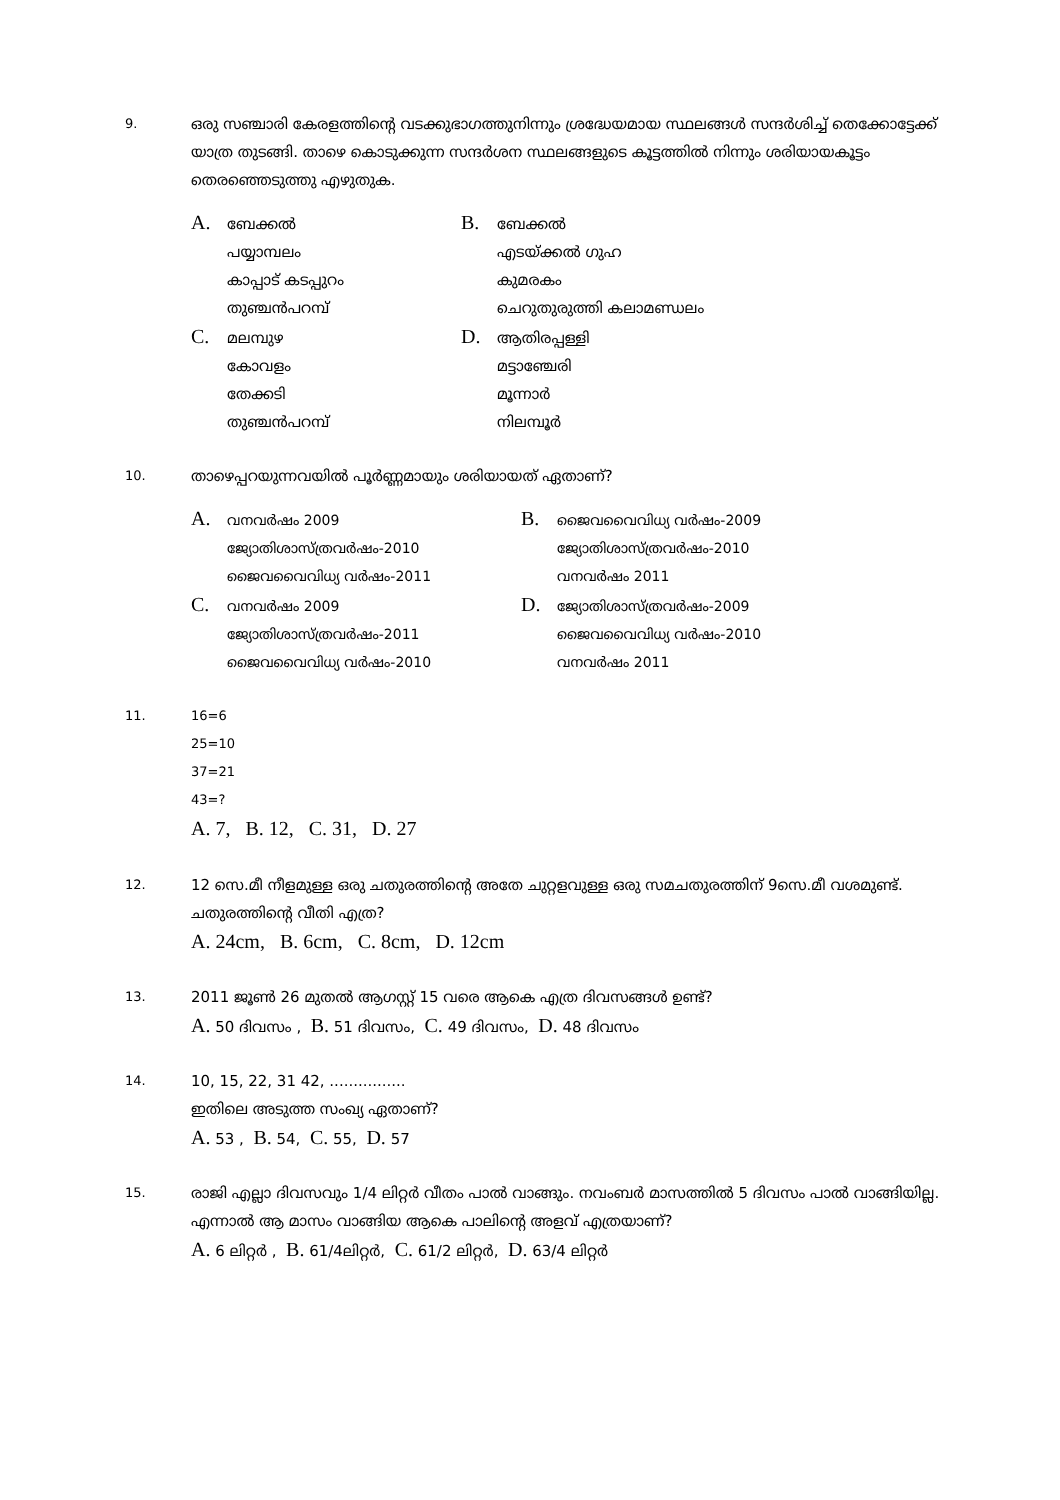9.
ഒരു സഞ്ചാരി കേരളത്തിന്റെ വടക്കുഭാഗത്തുനിന്നും ശ്രദ്ധേയമായ സ്ഥലങ്ങൾ സന്ദർശിച്ച് തെക്കോട്ടേക്ക് യാത്ര തുടങ്ങി. താഴെ കൊടുക്കുന്ന സന്ദർശന സ്ഥലങ്ങളുടെ കൂട്ടത്തിൽ നിന്നും ശരിയായകൂട്ടം തെരഞ്ഞെടുത്തു എഴുതുക.
A. ബേക്കൽ
പയ്യാമ്പലം
കാപ്പാട് കടപ്പുറം
തുഞ്ചൻപറമ്പ്
B. ബേക്കൽ
എടയ്ക്കൽ ഗുഹ
കുമരകം
ചെറുതുരുത്തി കലാമണ്ഡലം
C. മലമ്പുഴ
കോവളം
തേക്കടി
തുഞ്ചൻപറമ്പ്
D. ആതിരപ്പള്ളി
മട്ടാഞ്ചേരി
മൂന്നാർ
നിലമ്പൂർ
10.
താഴെപ്പറയുന്നവയിൽ പൂർണ്ണമായും ശരിയായത് ഏതാണ്?
A. വനവർഷം 2009
ജ്യോതിശാസ്ത്രവർഷം-2010
ജൈവവൈവിധ്യ വർഷം-2011
B. ജൈവവൈവിധ്യ വർഷം-2009
ജ്യോതിശാസ്ത്രവർഷം-2010
വനവർഷം 2011
C. വനവർഷം 2009
ജ്യോതിശാസ്ത്രവർഷം-2011
ജൈവവൈവിധ്യ വർഷം-2010
D. ജ്യോതിശാസ്ത്രവർഷം-2009
ജൈവവൈവിധ്യ വർഷം-2010
വനവർഷം 2011
11. 16=6
25=10
37=21
43=?
A. 7, B. 12, C. 31, D. 27
12.
12 സെ.മീ നീളമുള്ള ഒരു ചതുരത്തിന്റെ അതേ ചുറ്റളവുള്ള ഒരു സമചതുരത്തിന് 9സെ.മീ വശമുണ്ട്. ചതുരത്തിന്റെ വീതി എത്ര?
A. 24cm, B. 6cm, C. 8cm, D. 12cm
13.
2011 ജൂൺ 26 മുതൽ ആഗസ്റ്റ് 15 വരെ ആകെ എത്ര ദിവസങ്ങൾ ഉണ്ട്?
A. 50 ദിവസം , B. 51 ദിവസം, C. 49 ദിവസം, D. 48 ദിവസം
14.
10, 15, 22, 31 42, ................
ഇതിലെ അടുത്ത സംഖ്യ ഏതാണ്?
A. 53 , B. 54, C. 55, D. 57
15.
രാജി എല്ലാ ദിവസവും 1/4 ലിറ്റർ വീതം പാൽ വാങ്ങും. നവംബർ മാസത്തിൽ 5 ദിവസം പാൽ വാങ്ങിയില്ല. എന്നാൽ ആ മാസം വാങ്ങിയ ആകെ പാലിന്റെ അളവ് എത്രയാണ്?
A. 6 ലിറ്റർ , B. 61/4ലിറ്റർ, C. 61/2 ലിറ്റർ, D. 63/4 ലിറ്റർ